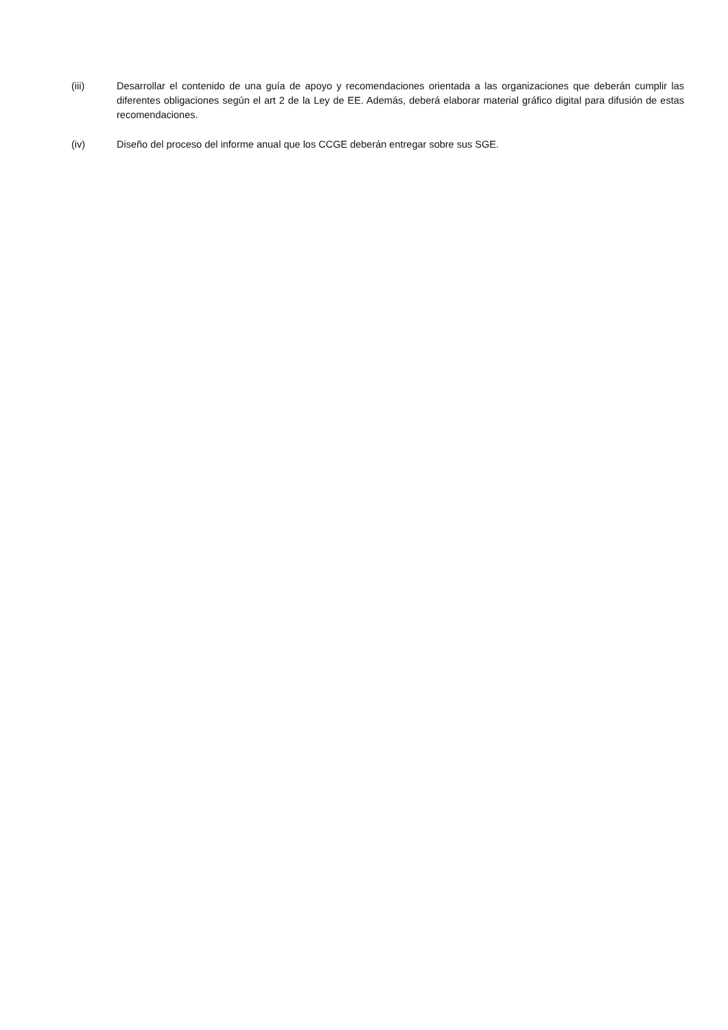(iii) Desarrollar el contenido de una guía de apoyo y recomendaciones orientada a las organizaciones que deberán cumplir las diferentes obligaciones según el art 2 de la Ley de EE. Además, deberá elaborar material gráfico digital para difusión de estas recomendaciones.
(iv) Diseño del proceso del informe anual que los CCGE deberán entregar sobre sus SGE.